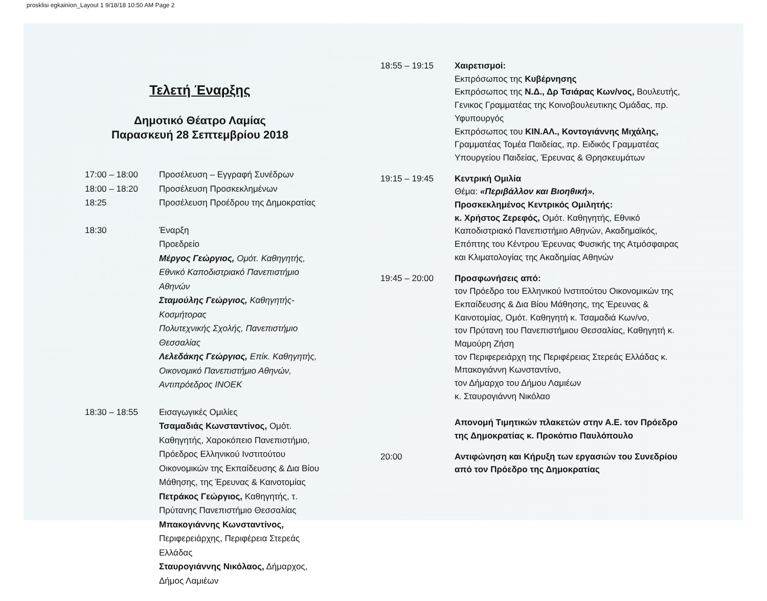prosklisi egkainion_Layout 1 9/18/18 10:50 AM Page 2
Τελετή Έναρξης
Δημοτικό Θέατρο Λαμίας
Παρασκευή 28 Σεπτεμβρίου 2018
17:00 – 18:00
18:00 – 18:20
18:25
Προσέλευση – Εγγραφή Συνέδρων
Προσέλευση Προσκεκλημένων
Προσέλευση Προέδρου της Δημοκρατίας
18:30 Έναρξη
Προεδρείο
Μέργος Γεώργιος, Ομότ. Καθηγητής,
Εθνικό Καποδιστριακό Πανεπιστήμιο Αθηνών
Σταμούλης Γεώργιος, Καθηγητής-Κοσμήτορας
Πολυτεχνικής Σχολής, Πανεπιστήμιο Θεσσαλίας
Λελεδάκης Γεώργιος, Επίκ. Καθηγητής, Οικονομικό Πανεπιστήμιο Αθηνών, Αντιπρόεδρος ΙΝΟΕΚ
18:30 – 18:55 Εισαγωγικές Ομιλίες
Τσαμαδιάς Κωνσταντίνος, Ομότ. Καθηγητής, Χαροκόπειο Πανεπιστήμιο, Πρόεδρος Ελληνικού Ινστιτούτου Οικονομικών της Εκπαίδευσης & Δια Βίου Μάθησης, της Έρευνας & Καινοτομίας
Πετράκος Γεώργιος, Καθηγητής, τ. Πρύτανης Πανεπιστήμιο Θεσσαλίας
Μπακογιάννης Κωνσταντίνος, Περιφερειάρχης, Περιφέρεια Στερεάς Ελλάδας
Σταυρογιάννης Νικόλαος, Δήμαρχος, Δήμος Λαμιέων
18:55 – 19:15 Χαιρετισμοί:
Εκπρόσωπος της Κυβέρνησης
Εκπρόσωπος της Ν.Δ., Δρ Τσιάρας Κων/νος, Βουλευτής, Γενικος Γραμματέας της Κοινοβουλευτικης Ομάδας, πρ. Υφυπουργός
Εκπρόσωπος του ΚΙΝ.ΑΛ., Κοντογιάννης Μιχάλης, Γραμματέας Τομέα Παιδείας, πρ. Ειδικός Γραμματέας Υπουργείου Παιδείας, Έρευνας & Θρησκευμάτων
19:15 – 19:45 Κεντρική Ομιλία
Θέμα: «Περιβάλλον και Βιοηθική».
Προσκεκλημένος Κεντρικός Ομιλητής:
κ. Χρήστος Ζερεφός, Ομότ. Καθηγητής, Εθνικό Καποδιστριακό Πανεπιστήμιο Αθηνών, Ακαδημαϊκός, Επόπτης του Κέντρου Έρευνας Φυσικής της Ατμόσφαιρας και Κλιματολογίας της Ακαδημίας Αθηνών
19:45 – 20:00 Προσφωνήσεις από:
τον Πρόεδρο του Ελληνικού Ινστιτούτου Οικονομικών της Εκπαίδευσης & Δια Βίου Μάθησης, της Έρευνας & Καινοτομίας, Ομότ. Καθηγητή κ. Τσαμαδιά Κων/νο,
τον Πρύτανη του Πανεπιστήμιου Θεσσαλίας, Καθηγητή κ. Μαμούρη Ζήση
τον Περιφερειάρχη της Περιφέρειας Στερεάς Ελλάδας κ. Μπακογιάννη Κωνσταντίνο,
τον Δήμαρχο του Δήμου Λαμιέων
κ. Σταυρογιάννη Νικόλαο
Απονομή Τιμητικών πλακετών στην Α.Ε. τον Πρόεδρο της Δημοκρατίας κ. Προκόπιο Παυλόπουλο
20:00 Αντιφώνηση και Κήρυξη των εργασιών του Συνεδρίου από τον Πρόεδρο της Δημοκρατίας